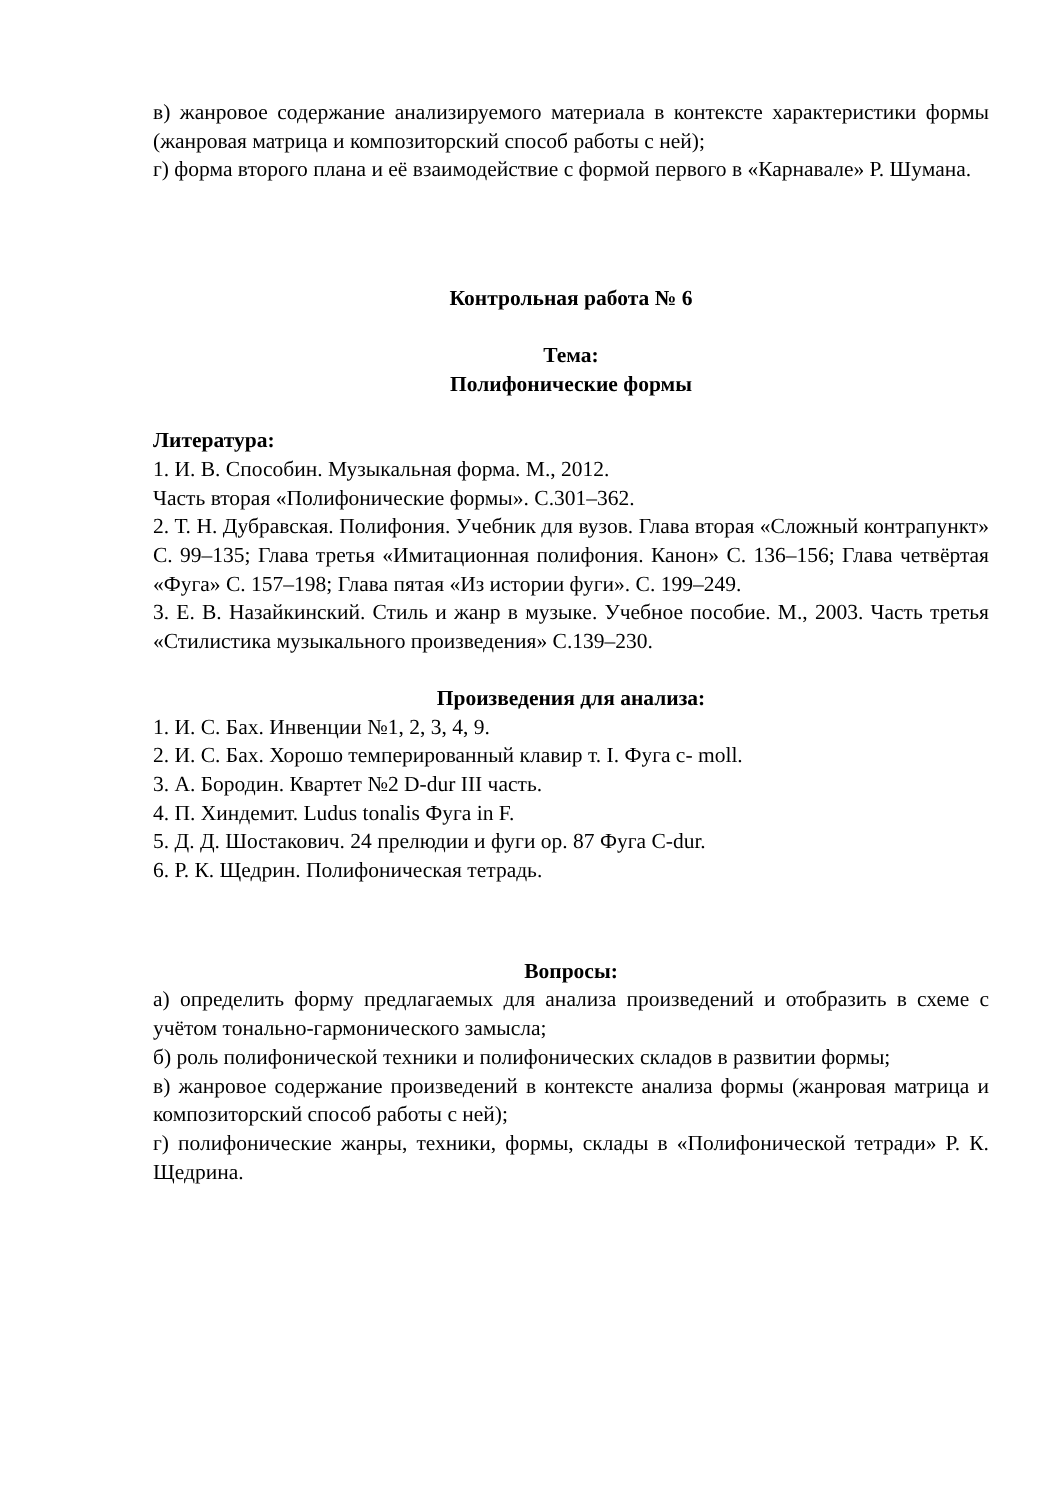в) жанровое содержание анализируемого материала в контексте характеристики формы (жанровая матрица и композиторский способ работы с ней);
г) форма второго плана и её взаимодействие с формой первого в «Карнавале» Р. Шумана.
Контрольная работа № 6
Тема:
Полифонические формы
Литература:
1. И. В. Способин. Музыкальная форма. М., 2012.
Часть вторая «Полифонические формы». С.301–362.
2. Т. Н. Дубравская. Полифония. Учебник для вузов. Глава вторая «Сложный контрапункт» С. 99–135; Глава третья «Имитационная полифония. Канон» С. 136–156; Глава четвёртая «Фуга» С. 157–198; Глава пятая «Из истории фуги». С. 199–249.
3. Е. В. Назайкинский. Стиль и жанр в музыке. Учебное пособие. М., 2003. Часть третья «Стилистика музыкального произведения» С.139–230.
Произведения для анализа:
1. И. С. Бах. Инвенции №1, 2, 3, 4, 9.
2. И. С. Бах. Хорошо темперированный клавир т. I. Фуга c- moll.
3. А. Бородин. Квартет №2 D-dur III часть.
4. П. Хиндемит. Ludus tonalis Фуга in F.
5. Д. Д. Шостакович. 24 прелюдии и фуги ор. 87 Фуга C-dur.
6. Р. К. Щедрин. Полифоническая тетрадь.
Вопросы:
а) определить форму предлагаемых для анализа произведений и отобразить в схеме с учётом тонально-гармонического замысла;
б) роль полифонической техники и полифонических складов в развитии формы;
в) жанровое содержание произведений в контексте анализа формы (жанровая матрица и композиторский способ работы с ней);
г) полифонические жанры, техники, формы, склады в «Полифонической тетради» Р. К. Щедрина.